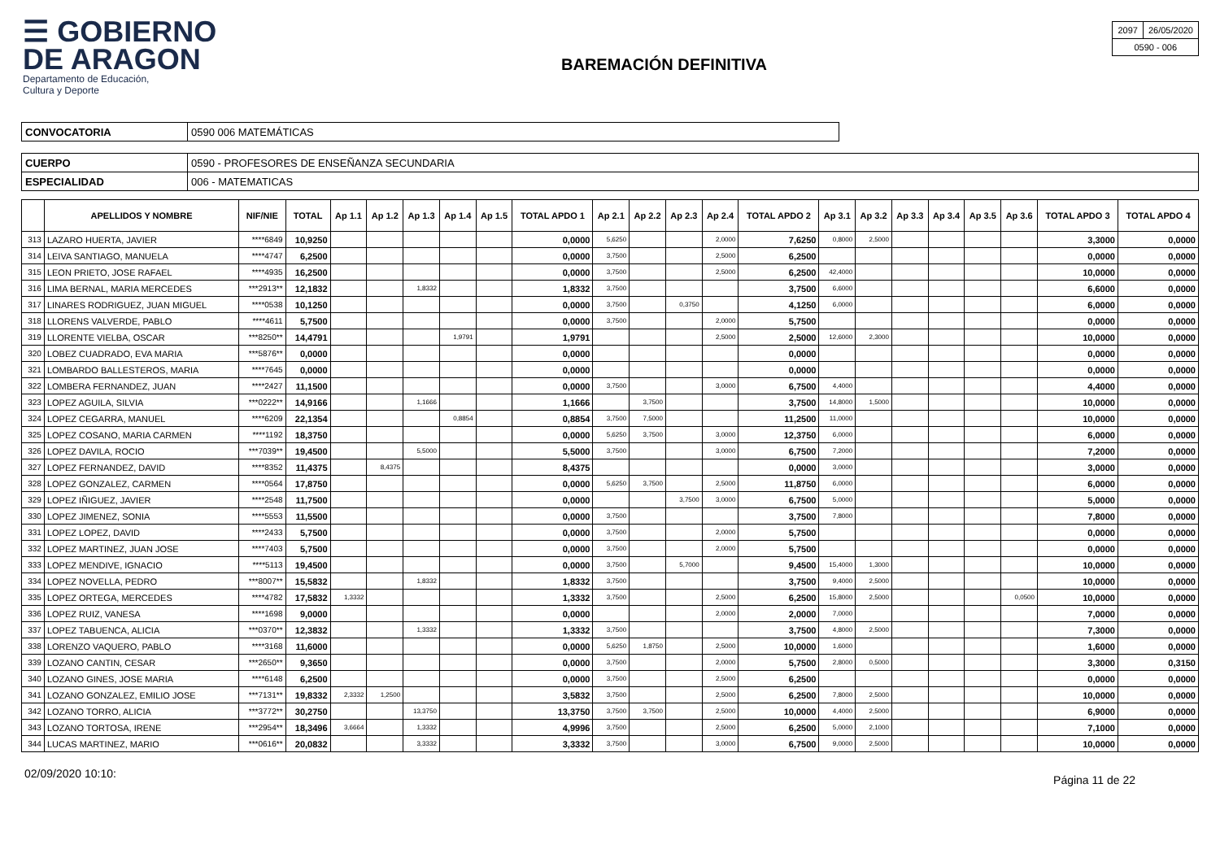☰ GOBIERNO
DE ARAGON
Departamento de Educación,
Cultura y Deporte
BAREMACIÓN DEFINITIVA
| 2097 | 26/05/2020 |
| 0590 - 006 | |
| CONVOCATORIA | 0590 006 MATEMÁTICAS |
| CUERPO | 0590 - PROFESORES DE ENSEÑANZA SECUNDARIA |
| ESPECIALIDAD | 006 - MATEMATICAS |
| | APELLIDOS Y NOMBRE | NIF/NIE | TOTAL | Ap 1.1 | Ap 1.2 | Ap 1.3 | Ap 1.4 | Ap 1.5 | TOTAL APDO 1 | Ap 2.1 | Ap 2.2 | Ap 2.3 | Ap 2.4 | TOTAL APDO 2 | Ap 3.1 | Ap 3.2 | Ap 3.3 | Ap 3.4 | Ap 3.5 | Ap 3.6 | TOTAL APDO 3 | TOTAL APDO 4 |
| --- | --- | --- | --- | --- | --- | --- | --- | --- | --- | --- | --- | --- | --- | --- | --- | --- | --- | --- | --- | --- | --- | --- |
| 313 | LAZARO HUERTA, JAVIER | ****6849 | 10,9250 | | | | | | 0,0000 | 5,6250 | | | 2,0000 | 7,6250 | 0,8000 | 2,5000 | | | | | 3,3000 | 0,0000 |
| 314 | LEIVA SANTIAGO, MANUELA | ****4747 | 6,2500 | | | | | | 0,0000 | 3,7500 | | | 2,5000 | 6,2500 | | | | | | | 0,0000 | 0,0000 |
| 315 | LEON PRIETO, JOSE RAFAEL | ****4935 | 16,2500 | | | | | | 0,0000 | 3,7500 | | | 2,5000 | 6,2500 | 42,4000 | | | | | | 10,0000 | 0,0000 |
| 316 | LIMA BERNAL, MARIA MERCEDES | ***2913** | 12,1832 | | | 1,8332 | | | 1,8332 | 3,7500 | | | | 3,7500 | 6,6000 | | | | | | 6,6000 | 0,0000 |
| 317 | LINARES RODRIGUEZ, JUAN MIGUEL | ****0538 | 10,1250 | | | | | | 0,0000 | 3,7500 | | 0,3750 | | 4,1250 | 6,0000 | | | | | | 6,0000 | 0,0000 |
| 318 | LLORENS VALVERDE, PABLO | ****4611 | 5,7500 | | | | | | 0,0000 | 3,7500 | | | 2,0000 | 5,7500 | | | | | | | 0,0000 | 0,0000 |
| 319 | LLORENTE VIELBA, OSCAR | ***8250** | 14,4791 | | | | 1,9791 | | 1,9791 | | | | 2,5000 | 2,5000 | 12,6000 | 2,3000 | | | | | 10,0000 | 0,0000 |
| 320 | LOBEZ CUADRADO, EVA MARIA | ***5876** | 0,0000 | | | | | | 0,0000 | | | | | 0,0000 | | | | | | | 0,0000 | 0,0000 |
| 321 | LOMBARDO BALLESTEROS, MARIA | ****7645 | 0,0000 | | | | | | 0,0000 | | | | | 0,0000 | | | | | | | 0,0000 | 0,0000 |
| 322 | LOMBERA FERNANDEZ, JUAN | ****2427 | 11,1500 | | | | | | 0,0000 | 3,7500 | | | 3,0000 | 6,7500 | 4,4000 | | | | | | 4,4000 | 0,0000 |
| 323 | LOPEZ AGUILA, SILVIA | ***0222** | 14,9166 | | | 1,1666 | | | 1,1666 | | 3,7500 | | | 3,7500 | 14,8000 | 1,5000 | | | | | 10,0000 | 0,0000 |
| 324 | LOPEZ CEGARRA, MANUEL | ****6209 | 22,1354 | | | | 0,8854 | | 0,8854 | 3,7500 | 7,5000 | | | 11,2500 | 11,0000 | | | | | | 10,0000 | 0,0000 |
| 325 | LOPEZ COSANO, MARIA CARMEN | ****1192 | 18,3750 | | | | | | 0,0000 | 5,6250 | 3,7500 | | 3,0000 | 12,3750 | 6,0000 | | | | | | 6,0000 | 0,0000 |
| 326 | LOPEZ DAVILA, ROCIO | ***7039** | 19,4500 | | | 5,5000 | | | 5,5000 | 3,7500 | | | 3,0000 | 6,7500 | 7,2000 | | | | | | 7,2000 | 0,0000 |
| 327 | LOPEZ FERNANDEZ, DAVID | ****8352 | 11,4375 | | 8,4375 | | | | 8,4375 | | | | | 0,0000 | 3,0000 | | | | | | 3,0000 | 0,0000 |
| 328 | LOPEZ GONZALEZ, CARMEN | ****0564 | 17,8750 | | | | | | 0,0000 | 5,6250 | 3,7500 | | 2,5000 | 11,8750 | 6,0000 | | | | | | 6,0000 | 0,0000 |
| 329 | LOPEZ IÑIGUEZ, JAVIER | ****2548 | 11,7500 | | | | | | 0,0000 | | | 3,7500 | 3,0000 | 6,7500 | 5,0000 | | | | | | 5,0000 | 0,0000 |
| 330 | LOPEZ JIMENEZ, SONIA | ****5553 | 11,5500 | | | | | | 0,0000 | 3,7500 | | | | 3,7500 | 7,8000 | | | | | | 7,8000 | 0,0000 |
| 331 | LOPEZ LOPEZ, DAVID | ****2433 | 5,7500 | | | | | | 0,0000 | 3,7500 | | | 2,0000 | 5,7500 | | | | | | | 0,0000 | 0,0000 |
| 332 | LOPEZ MARTINEZ, JUAN JOSE | ****7403 | 5,7500 | | | | | | 0,0000 | 3,7500 | | | 2,0000 | 5,7500 | | | | | | | 0,0000 | 0,0000 |
| 333 | LOPEZ MENDIVE, IGNACIO | ****5113 | 19,4500 | | | | | | 0,0000 | 3,7500 | | 5,7000 | | 9,4500 | 15,4000 | 1,3000 | | | | | 10,0000 | 0,0000 |
| 334 | LOPEZ NOVELLA, PEDRO | ***8007** | 15,5832 | | | 1,8332 | | | 1,8332 | 3,7500 | | | | 3,7500 | 9,4000 | 2,5000 | | | | | 10,0000 | 0,0000 |
| 335 | LOPEZ ORTEGA, MERCEDES | ****4782 | 17,5832 | 1,3332 | | | | | 1,3332 | 3,7500 | | | 2,5000 | 6,2500 | 15,8000 | 2,5000 | | | | 0,0500 | 10,0000 | 0,0000 |
| 336 | LOPEZ RUIZ, VANESA | ****1698 | 9,0000 | | | | | | 0,0000 | | | | 2,0000 | 2,0000 | 7,0000 | | | | | | 7,0000 | 0,0000 |
| 337 | LOPEZ TABUENCA, ALICIA | ***0370** | 12,3832 | | | 1,3332 | | | 1,3332 | 3,7500 | | | | 3,7500 | 4,8000 | 2,5000 | | | | | 7,3000 | 0,0000 |
| 338 | LORENZO VAQUERO, PABLO | ****3168 | 11,6000 | | | | | | 0,0000 | 5,6250 | 1,8750 | | 2,5000 | 10,0000 | 1,6000 | | | | | | 1,6000 | 0,0000 |
| 339 | LOZANO CANTIN, CESAR | ***2650** | 9,3650 | | | | | | 0,0000 | 3,7500 | | | 2,0000 | 5,7500 | 2,8000 | 0,5000 | | | | | 3,3000 | 0,3150 |
| 340 | LOZANO GINES, JOSE MARIA | ****6148 | 6,2500 | | | | | | 0,0000 | 3,7500 | | | 2,5000 | 6,2500 | | | | | | | 0,0000 | 0,0000 |
| 341 | LOZANO GONZALEZ, EMILIO JOSE | ***7131** | 19,8332 | 2,3332 | 1,2500 | | | | 3,5832 | 3,7500 | | | 2,5000 | 6,2500 | 7,8000 | 2,5000 | | | | | 10,0000 | 0,0000 |
| 342 | LOZANO TORRO, ALICIA | ***3772** | 30,2750 | | | 13,3750 | | | 13,3750 | 3,7500 | 3,7500 | | 2,5000 | 10,0000 | 4,4000 | 2,5000 | | | | | 6,9000 | 0,0000 |
| 343 | LOZANO TORTOSA, IRENE | ***2954** | 18,3496 | 3,6664 | | 1,3332 | | | 4,9996 | 3,7500 | | | 2,5000 | 6,2500 | 5,0000 | 2,1000 | | | | | 7,1000 | 0,0000 |
| 344 | LUCAS MARTINEZ, MARIO | ***0616** | 20,0832 | | | 3,3332 | | | 3,3332 | 3,7500 | | | 3,0000 | 6,7500 | 9,0000 | 2,5000 | | | | | 10,0000 | 0,0000 |
02/09/2020 10:10: Página 11 de 22